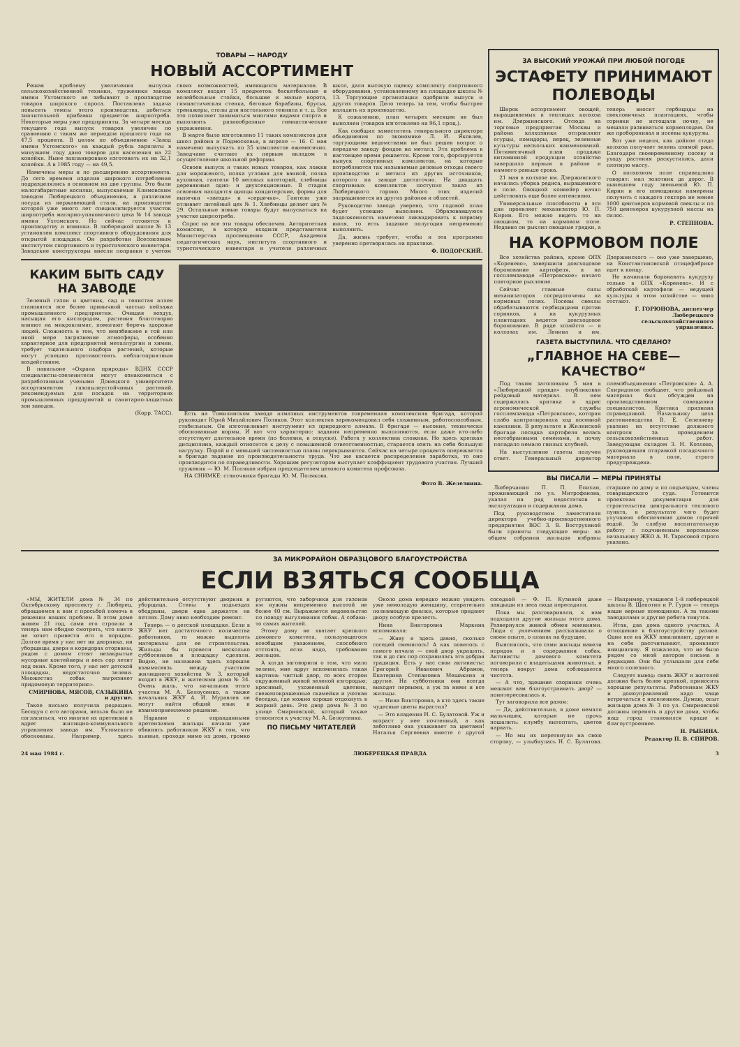ТОВАРЫ — НАРОДУ
НОВЫЙ АССОРТИМЕНТ
Решая проблему увеличения выпуска сельскохозяйственной техники, труженики завода имени Ухтомского не забывают о производстве товаров широкого спроса. Поставлена задача повысить темпы этого производства, добиться значительной прибавки предметов ширпотреба. Некоторые меры уже предприняты. За четыре месяца текущего года выпуск товаров увеличен по сравнению с таким же периодом прошлого года на 47,5 процента. В целом по объединению «Завод имени Ухтомского» на каждый рубль зарплаты в минувшем году дано товаров для населения на 22 копейки. Ныне запланировано изготовить их на 32,1 копейки. А в 1985 году — на 49,5.
Намечены меры и по расширению ассортимента. До сего времени изделия широкого потребления подразделялись в основном на две группы. Это были малогабаритные косилки, выпускаемые Климовским заводом Люберецкого объединения, и различная посуда из нержавеющей стали, на производстве которой уже много лет специализируется участок ширпотреба малярно-упаковочного цеха № 14 завода имени Ухтомского. Но сейчас готовятся к производству и новинки. В люберецкой школе № 13 установлен комплект спортивного оборудования для открытой площадки. Он разработан Всесоюзным институтом спортивного и туристического инвентаря. Заводские конструкторы внесли поправки с учетом своих возможностей, имеющихся материалов. В комплект входят 15 предметов: баскетбольные и волейбольные стойки, большие и малые ворота, гимнастическая стенка, беговые барабаны, брусья, тренажеры, столы для настольного тенниса и т. д. Все это позволяет заниматься многими видами спорта и выполнять разнообразные гимнастические упражнения.
В марте было изготовлено 11 таких комплектов для школ района и Подмосковья, в апреле — 16. С мая намечено выпускать по 35 комплектов ежемесячно. Заводчане считают их первым вкладом в осуществление школьной реформы.
Освоен выпуск и таких новых товаров, как ложки для мороженого, полка угловая для ванной, полка кухонная, гантели 10 весовых категорий, хлебницы деревянные одно- и двухсекционные. В стадии освоения находятся щипцы кондитерские, формы для выпечки «звезда» и «сердечко». Гантели уже отливает литейный цех № 1. Хлебницы делает цех № 29. Остальные новые товары будут выпускаться на участке ширпотреба.
Спрос на все эти товары обеспечен. Авторитетная комиссия, в которую входили представители Министерства просвещения СССР, Академии педагогических наук, института спортивного и туристического инвентаря и учителя различных школ, дали высокую оценку комплекту спортивного оборудования, установленному на площадке школы № 13. Торгующие организации одобрили выпуск и других товаров. Дело теперь за тем, чтобы быстрее наладить их производство.
К сожалению, план четырех месяцев не был выполнен (товаров изготовлено на 96,1 проц.).
Как сообщил заместитель генерального директора объединения по экономике Л. И. Яковлев, торгующими ведомствами не был решен вопрос о передаче заводу фондов на металл. Эта проблема в настоящее время решается. Кроме того, форсируется выпуск спортивных комплектов, на которые потребляются так называемые деловые отходы своего производства и металл из других источников, которого на заводе достаточно. На двадцать спортивных комплектов поступил заказ из Люберецкого гороно. Много этих изделий запрашивается из других районов и областей.
Руководство завода уверено, что годовой план будет успешно выполнен. Образовавшуюся задолженность намечено ликвидировать к первому июля, то есть задание полугодия непременно выполнить.
Да, жизнь требует, чтобы и эта программа уверенно претворялась на практике.
Ф. ПОДОРСКИЙ.
КАКИМ БЫТЬ САДУ НА ЗАВОДЕ
Зеленый газон и цветник, сад и тенистая аллея становятся все более привычной частью пейзажа промышленного предприятия. Очищая воздух, насыщая его кислородом, растения благотворно влияют на микроклимат, помогают беречь здоровье людей. Сложность в том, что неизбежное в той или иной мере загрязнение атмосферы, особенно характерное для предприятий металлургии и химии, требует тщательного подбора растений, которые могут успешно противостоять неблагоприятным воздействиям.
В павильоне «Охрана природы» ВДНХ СССР специалисты-озеленители могут ознакомиться с разработанным учеными Донецкого университета ассортиментом газопылеустойчивых растений, рекомендуемых для посадок на территориях промышленных предприятий и санитарно-защитных зон заводов.
(Корр. ТАСС).
Есть на Томилинском заводе алмазных инструментов современная комплексная бригада, которой руководит Юрий Михайлович Поляков. Этот коллектив зарекомендовал себя слаженным, работоспособным, стабильным. Он изготавливает инструмент из природного алмаза. В бригаде — высокие, технически обоснованные нормы. И вот что характерно: задания непременно выполняются, если даже кто-либо отсутствует длительное время (по болезни, в отпуске). Работа у коллектива сложная. Но здесь крепкая дисциплина, каждый относится к делу с повышенной ответственностью, старается взять на себя большую нагрузку. Порой и с меньшей численностью планы перекрываются. Сейчас на четыре процента опережается в бригаде задание по производительности труда. Что же касается распределения заработка, то оно производится по справедливости. Хорошим регулятором выступает коэффициент трудового участия. Лучший труженик — Ю. М. Поляков избран председателем цехового комитета профсоюза.
НА СНИМКЕ: станочники бригады Ю. М. Полякова.
Фото В. Железнина.
ЗА ВЫСОКИЙ УРОЖАЙ ПРИ ЛЮБОЙ ПОГОДЕ
ЭСТАФЕТУ ПРИНИМАЮТ ПОЛЕВОДЫ
Широк ассортимент овощей, выращиваемых в теплицах колхоза им. Дзержинского. Отсюда на торговые предприятия Москвы и района колхозники отправляют огурцы, помидоры, перец, зеленные культуры нескольких наименований. Пятимесячный план продажи витаминной продукции хозяйство завершило первым в районе и намного раньше срока.
21 мая в колхозе им. Дзержинского началась уборка редиса, выращенного в поле. Овощной конвейер начал действовать еще более интенсивно.
Универсальные способности в эти дни проявляет механизатор Ю. П. Кирин. Его можно видеть то на овощном, то на кормовом поле. Недавно он рыхлил овощные грядки, а теперь вносит гербициды на свекловичных плантациях, чтобы сорняки не истощали почву, не мешали развиваться корнеплодам. Он же проборонивал и посевы кукурузы.
Вот уже неделя, как дойное стадо колхоза получает зелень озимой ржи. Благодаря своевременному посеву и уходу растения раскустились, дали плотную массу.
О колхозном поле справедливо говорят: мал золотник да дорог. В нынешнем году звеньевой Ю. П. Кирин и его помощники намерены получить с каждого гектара не менее 1000 центнеров кормовой свеклы и по 750 центнеров кукурузной массы на силос.
Р. СТЕПНОВА.
НА КОРМОВОМ ПОЛЕ
Все хозяйства района, кроме ОПХ «Коренево», завершили довсходовое боронование картофеля, а на госплемзаводе «Петровское» начато повторное рыхление.
Сейчас главные силы механизаторов сосредоточены на кормовых полях. Посевы свеклы обрабатываются гербицидами против сорняков, а на кукурузных плантациях ведется довсходовое боронование. В ряде хозяйств — в колхозах им. Ленина и им. Дзержинского — оно уже завершено, на Константиновской птицефабрике идет к концу.
Не начинали боронавать кукурузу только в ОПХ «Коренево». И с обработкой картофеля — ведущей культуры в этом хозяйстве — явно отстают.
Г. ГОРЮНОВА, диспетчер Люберецкого сельскохозяйственного управления.
ГАЗЕТА ВЫСТУПИЛА. ЧТО СДЕЛАНО?
„ГЛАВНОЕ НА СЕВЕ—КАЧЕСТВО“
Под таким заголовком 5 мая в «Люберецкой правде» опубликован рейдовый материал. В нем содержалась критика в адрес агрономической службы госплемзавода «Петровское», которая слабо контролировала ход посевной кампании. В результате в Жилинской бригаде посадка картофеля велась неотобранными семенами, в почву попадало немало гнилых клубней.
На выступление газеты получен ответ. Генеральный директор племобъединения «Петровское» А. А. Спиридонов сообщает, что рейдовый материал был обсужден на производственном совещании специалистов. Критика признана справедливой. Начальнику цеха растениеводства В. Е. Селезневу указано на отсутствие должного контроля за проведением сельскохозяйственных работ. Заведующая складом З. Н. Козлова, руководившая отправкой посадочного материала в поле, строго предупреждена.
ВЫ ПИСАЛИ — МЕРЫ ПРИНЯТЫ
Люберчанин П. П. Епихин, проживающий по ул. Митрофанова, указал на ряд недостатков в эксплуатации и содержании дома.
Под руководством заместителя директора учебно-производственного предприятия ВОС З. В. Вострухиной были приняты следующие меры: на общем собрании жильцов избраны старшие по дому и по подъездам, члены товарищеского суда. Готовится проектная документация для строительства центрального теплового пункта, в результате чего будет улучшено обеспечение домов горячей водой. За слабую воспитательную работу с подчиненным персоналом начальнику ЖКО А. Н. Тарасовой строго указано.
ЗА МИКРОРАЙОН ОБРАЗЦОВОГО БЛАГОУСТРОЙСТВА
ЕСЛИ ВЗЯТЬСЯ СООБЩА
«МЫ, ЖИТЕЛИ дома № 34 по Октябрьскому проспекту г. Люберец, обращаемся к вам с просьбой помочь в решении наших проблем. В этом доме живем 21 год, сами его строили и теперь нам обидно смотреть, что никто не хочет привести его в порядок. Долгое время у нас нет ни дворника, ни уборщицы; двери в коридорах оторваны, рядом с домом стоят незакрытые мусорные контейнеры и весь сор летит под окна. Кроме того, у нас нет детской площадки, недостаточно зелени. Множество собак загрязняет придомовую территорию».
СМИРНОВА, МЯСОВ, САЗЫКИНА и другие.
Такое письмо получила редакция. Беседуя с его авторами, нельзя было не согласиться, что многие их претензии в адрес жилищно-коммунального управления завода им. Ухтомского обоснованы. Например, здесь действительно отсутствуют дворник и уборщица. Стены в подъездах ободраны, двери едва держатся на петлях. Дому явно необходим ремонт.
Теперь — о детской площадке. Если в ЖКУ нет достаточного количества работников, то можно выделить материалы для ее строительства. Жильцы бы провели несколько субботников и площадку сделали. Видно, не налажена здесь хорошая взаимосвязь между участком жилищного хозяйства № 3, который входит в ЖКУ, и жителями дома № 34. Очень жаль, что начальник этого участка М. А. Белоусенко, а также начальник ЖКУ А. И. Муравлев не могут найти общий язык и взаимоприемлемое решение.
Наравне с оправданными претензиями жильцы начали уже обвинять работников ЖКУ в том, что пьяные, проходя мимо их дома, громко ругаются, что заборчики для газонов им нужны непременно высотой не более 40 см. Выражается недовольство по поводу выгуливания собак. А собаки-то самих жителей.
Этому дому не хватает крепкого домового комитета, пользующегося всеобщим уважением, способного отстоять, если надо, требования жильцов.
А когда заговорили о том, что мало зелени, мне вдруг вспомнилась такая картина: чистый двор, со всех сторон окруженный живой зеленой изгородью; красивый, ухоженный цветник, свежепокрашенные скамейки и уютная беседка, где можно хорошо отдохнуть в жаркий день. Это двор дома № 3 по улице Смирновской, который также относится к участку М. А. Белоусенко.
ПО ПИСЬМУ ЧИТАТЕЛЕЙ
Около дома нередко можно увидеть уже немолодую женщину, старательно поливающую фиалки, которые придают двору особую прелесть.
Нина Викторовна Маркина вспоминала:
— Живу я здесь давно, сколько соседей сменилось! А как повелось с самого начала — свой двор украшать, так и до сих пор сохранилась эта добрая традиция. Есть у нас свои активисты: Григорий Иванович Абрамов, Екатерина Степановна Мешакина и другие. На субботники они всегда выходят первыми, а уж за ними и все жильцы.
— Нина Викторовна, а кто здесь такие чудесные цветы вырастил?
— Это владения Н. С. Булатовой. Уж и возраст у нее почтенный, а как заботливо она ухаживает за цветами! Наталья Сергеевна вместе с другой соседкой — Ф. П. Кузиной даже ландыши из леса сюда пересадили.
Пока мы разговаривали, к нам подходили другие жильцы этого дома. Развернулся живой обмен мнениями. Люди с увлечением рассказывали о своем опыте, о планах на будущее.
Выяснилось, что сами жильцы навели порядок и в содержании собак. Активисты домового комитета поговорили с владельцами животных, и теперь вокруг дома соблюдается чистота.
— А что, здешние озорники очень мешают вам благоустраивать двор? — поинтересовалась я.
Тут заговорили все разом:
— Да, действительно, в доме немало мальчишек, которые не прочь пошалить: клумбу вытоптать, цветов нарвать.
— Но мы их перетянули на свою сторону, — улыбнулась Н. С. Булатова. — Например, учащиеся 1-й люберецкой школы В. Щепотин и Р. Гуров — теперь наши верные помощники. А за такими заводилами и другие ребята тянутся.
Итак, два дома одного участка. А отношение к благоустройству разное. Одни все на ЖКУ взваливают, другие и на себя рассчитывают, проявляют инициативу. Я пожалела, что не было рядом со мной авторов письма в редакцию. Они бы услышали для себя много полезного.
Следует вывод: связь ЖКУ и жителей должна быть более крепкой, приносить хорошие результаты. Работникам ЖКУ и домоуправлений надо чаще встречаться с населением. Думаю, опыт жильцов дома № 3 по ул. Смирновской должны перенять и другие дома, чтобы наш город становился краше и благоустроеннее.
Н. РЫБИНА.
Редактор П. В. СПИРОВ.
24 мая 1984 г. ЛЮБЕРЕЦКАЯ ПРАВДА 3